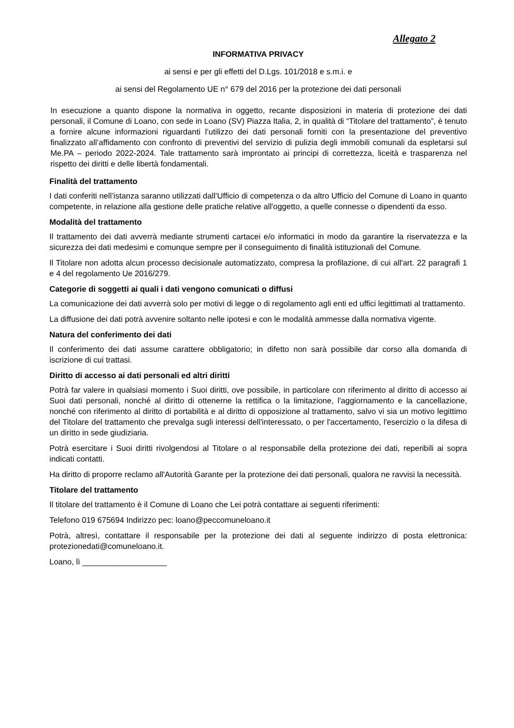Allegato 2
INFORMATIVA PRIVACY
ai sensi e per gli effetti del D.Lgs. 101/2018 e s.m.i. e
ai sensi del Regolamento UE n° 679 del 2016 per la protezione dei dati personali
In esecuzione a quanto dispone la normativa in oggetto, recante disposizioni in materia di protezione dei dati personali, il Comune di Loano, con sede in Loano (SV) Piazza Italia, 2, in qualità di “Titolare del trattamento”, è tenuto a fornire alcune informazioni riguardanti l’utilizzo dei dati personali forniti con la presentazione del preventivo finalizzato all’affidamento con confronto di preventivi del servizio di pulizia degli immobili comunali da espletarsi sul Me.PA – periodo 2022-2024. Tale trattamento sarà improntato ai principi di correttezza, liceità e trasparenza nel rispetto dei diritti e delle libertà fondamentali.
Finalità del trattamento
I dati conferiti nell’istanza saranno utilizzati dall’Ufficio di competenza o da altro Ufficio del Comune di Loano in quanto competente, in relazione alla gestione delle pratiche relative all'oggetto, a quelle connesse o dipendenti da esso.
Modalità del trattamento
Il trattamento dei dati avverrà mediante strumenti cartacei e/o informatici in modo da garantire la riservatezza e la sicurezza dei dati medesimi e comunque sempre per il conseguimento di finalità istituzionali del Comune.
Il Titolare non adotta alcun processo decisionale automatizzato, compresa la profilazione, di cui all'art. 22 paragrafi 1 e 4 del regolamento Ue 2016/279.
Categorie di soggetti ai quali i dati vengono comunicati o diffusi
La comunicazione dei dati avverrà solo per motivi di legge o di regolamento agli enti ed uffici legittimati al trattamento.
La diffusione dei dati potrà avvenire soltanto nelle ipotesi e con le modalità ammesse dalla normativa vigente.
Natura del conferimento dei dati
Il conferimento dei dati assume carattere obbligatorio; in difetto non sarà possibile dar corso alla domanda di iscrizione di cui trattasi.
Diritto di accesso ai dati personali ed altri diritti
Potrà far valere in qualsiasi momento i Suoi diritti, ove possibile, in particolare con riferimento al diritto di accesso ai Suoi dati personali, nonché al diritto di ottenerne la rettifica o la limitazione, l'aggiornamento e la cancellazione, nonché con riferimento al diritto di portabilità e al diritto di opposizione al trattamento, salvo vi sia un motivo legittimo del Titolare del trattamento che prevalga sugli interessi dell'interessato, o per l'accertamento, l'esercizio o la difesa di un diritto in sede giudiziaria.
Potrà esercitare i Suoi diritti rivolgendosi al Titolare o al responsabile della protezione dei dati, reperibili ai sopra indicati contatti.
Ha diritto di proporre reclamo all'Autorità Garante per la protezione dei dati personali, qualora ne ravvisi la necessità.
Titolare del trattamento
Il titolare del trattamento è il Comune di Loano che Lei potrà contattare ai seguenti riferimenti:
Telefono 019 675694 Indirizzo pec: loano@peccomuneloano.it
Potrà, altresì, contattare il responsabile per la protezione dei dati al seguente indirizzo di posta elettronica: protezionedati@comuneloano.it.
Loano, lì ___________________